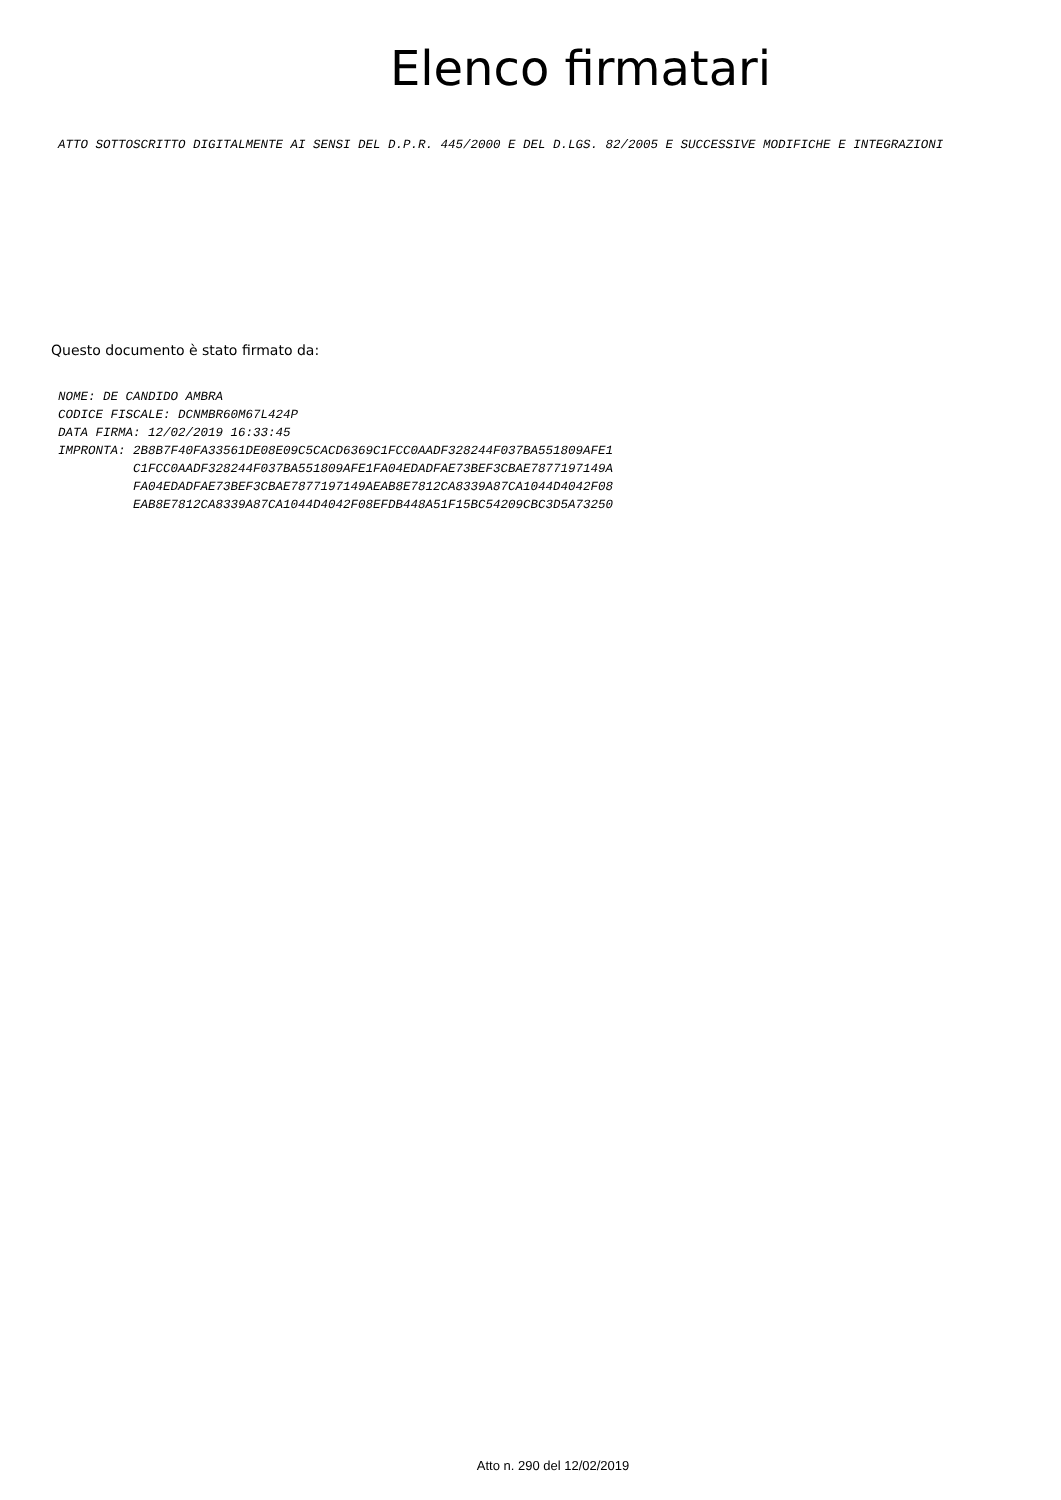Elenco firmatari
ATTO SOTTOSCRITTO DIGITALMENTE AI SENSI DEL D.P.R. 445/2000 E DEL D.LGS. 82/2005 E SUCCESSIVE MODIFICHE E INTEGRAZIONI
Questo documento è stato firmato da:
NOME: DE CANDIDO AMBRA CODICE FISCALE: DCNMBR60M67L424P DATA FIRMA: 12/02/2019 16:33:45 IMPRONTA: 2B8B7F40FA33561DE08E09C5CACD6369C1FCC0AADF328244F037BA551809AFE1 C1FCC0AADF328244F037BA551809AFE1FA04EDADFAE73BEF3CBAE7877197149A FA04EDADFAE73BEF3CBAE7877197149AEAB8E7812CA8339A87CA1044D4042F08 EAB8E7812CA8339A87CA1044D4042F08EFDB448A51F15BC54209CBC3D5A73250
Atto n. 290 del 12/02/2019